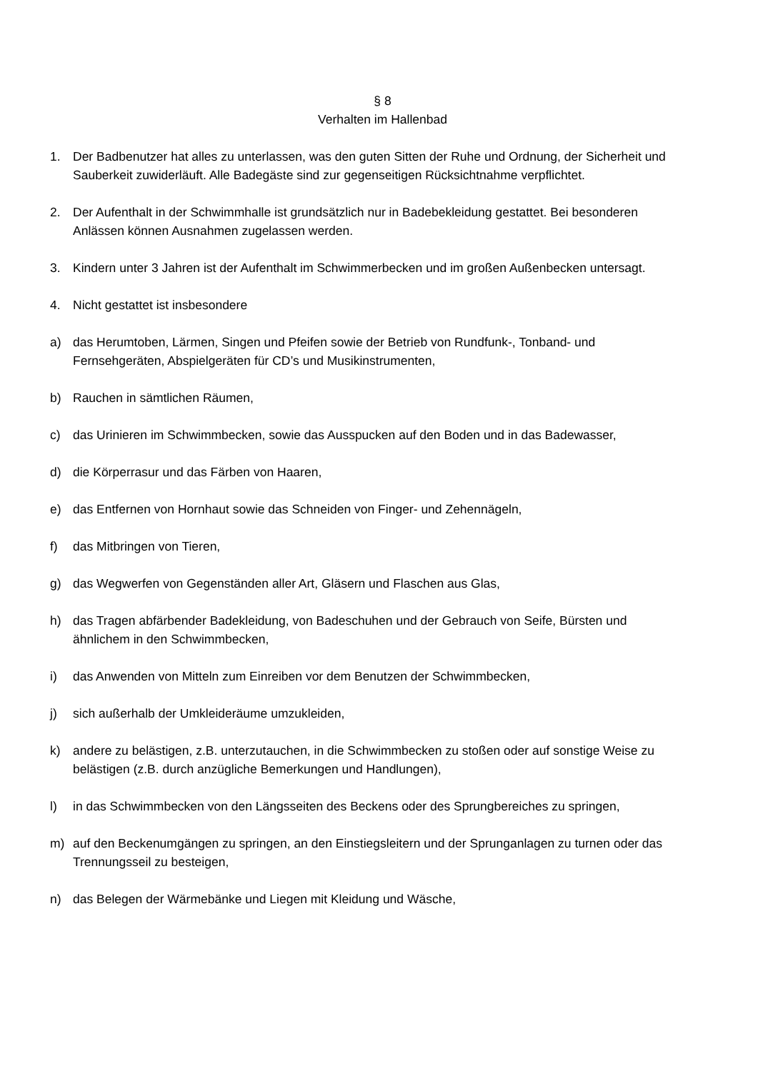§ 8
Verhalten im Hallenbad
1. Der Badbenutzer hat alles zu unterlassen, was den guten Sitten der Ruhe und Ordnung, der Sicherheit und Sauberkeit zuwiderläuft. Alle Badegäste sind zur gegenseitigen Rücksichtnahme verpflichtet.
2. Der Aufenthalt in der Schwimmhalle ist grundsätzlich nur in Badebekleidung gestattet. Bei besonderen Anlässen können Ausnahmen zugelassen werden.
3. Kindern unter 3 Jahren ist der Aufenthalt im Schwimmerbecken und im großen Außenbecken untersagt.
4. Nicht gestattet ist insbesondere
a) das Herumtoben, Lärmen, Singen und Pfeifen sowie der Betrieb von Rundfunk-, Tonband- und Fernsehgeräten, Abspielgeräten für CD’s und Musikinstrumenten,
b) Rauchen in sämtlichen Räumen,
c) das Urinieren im Schwimmbecken, sowie das Ausspucken auf den Boden und in das Badewasser,
d) die Körperrasur und das Färben von Haaren,
e) das Entfernen von Hornhaut sowie das Schneiden von Finger- und Zehennägeln,
f) das Mitbringen von Tieren,
g) das Wegwerfen von Gegenständen aller Art, Gläsern und Flaschen aus Glas,
h) das Tragen abfärbender Badekleidung, von Badeschuhen und der Gebrauch von Seife, Bürsten und ähnlichem in den Schwimmbecken,
i) das Anwenden von Mitteln zum Einreiben vor dem Benutzen der Schwimmbecken,
j) sich außerhalb der Umkleideräume umzukleiden,
k) andere zu belästigen, z.B. unterzutauchen, in die Schwimmbecken zu stoßen oder auf sonstige Weise zu belästigen (z.B. durch anzügliche Bemerkungen und Handlungen),
l) in das Schwimmbecken von den Längsseiten des Beckens oder des Sprungbereiches zu springen,
m) auf den Beckenumgängen zu springen, an den Einstiegsleitern und der Sprunganlagen zu turnen oder das Trennungsseil zu besteigen,
n) das Belegen der Wärmebänke und Liegen mit Kleidung und Wäsche,